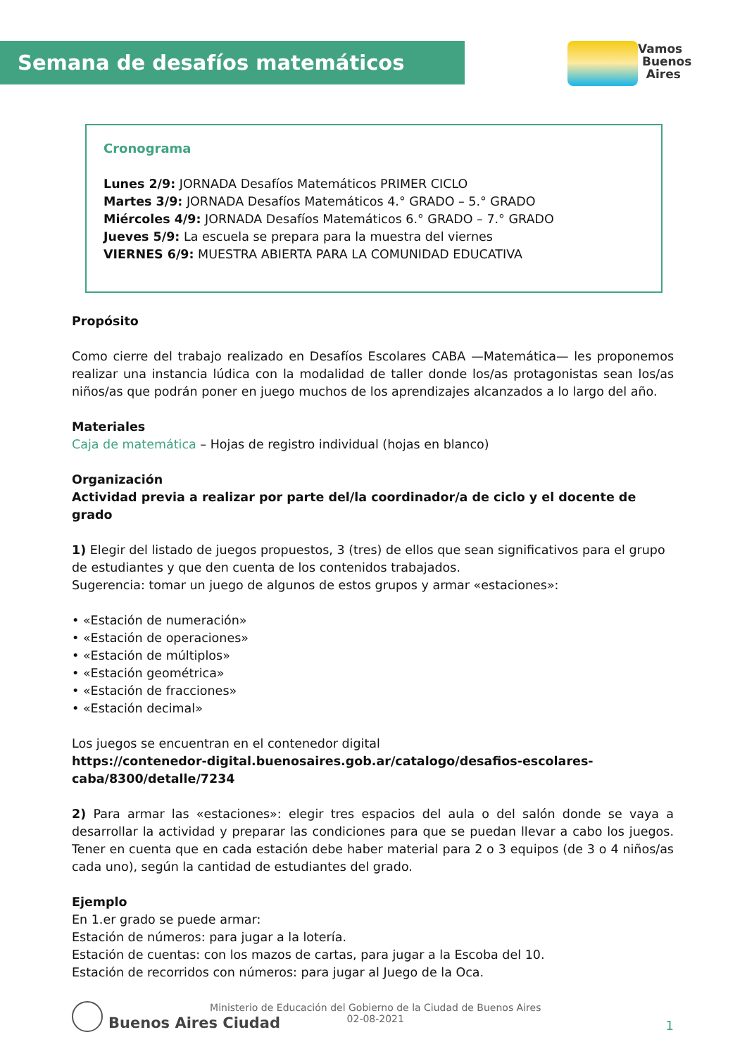Semana de desafíos matemáticos
Vamos
Buenos
Aires
Cronograma
Lunes 2/9: JORNADA Desafíos Matemáticos PRIMER CICLO
Martes 3/9: JORNADA Desafíos Matemáticos 4.° GRADO – 5.° GRADO
Miércoles 4/9: JORNADA Desafíos Matemáticos 6.° GRADO – 7.° GRADO
Jueves 5/9: La escuela se prepara para la muestra del viernes
VIERNES 6/9: MUESTRA ABIERTA PARA LA COMUNIDAD EDUCATIVA
Propósito
Como cierre del trabajo realizado en Desafíos Escolares CABA —Matemática— les proponemos realizar una instancia lúdica con la modalidad de taller donde los/as protagonistas sean los/as niños/as que podrán poner en juego muchos de los aprendizajes alcanzados a lo largo del año.
Materiales
Caja de matemática – Hojas de registro individual (hojas en blanco)
Organización
Actividad previa a realizar por parte del/la coordinador/a de ciclo y el docente de grado
1) Elegir del listado de juegos propuestos, 3 (tres) de ellos que sean significativos para el grupo de estudiantes y que den cuenta de los contenidos trabajados.
Sugerencia: tomar un juego de algunos de estos grupos y armar «estaciones»:
• «Estación de numeración»
• «Estación de operaciones»
• «Estación de múltiplos»
• «Estación geométrica»
• «Estación de fracciones»
• «Estación decimal»
Los juegos se encuentran en el contenedor digital
https://contenedor-digital.buenosaires.gob.ar/catalogo/desafios-escolares-caba/8300/detalle/7234
2) Para armar las «estaciones»: elegir tres espacios del aula o del salón donde se vaya a desarrollar la actividad y preparar las condiciones para que se puedan llevar a cabo los juegos. Tener en cuenta que en cada estación debe haber material para 2 o 3 equipos (de 3 o 4 niños/as cada uno), según la cantidad de estudiantes del grado.
Ejemplo
En 1.er grado se puede armar:
Estación de números: para jugar a la lotería.
Estación de cuentas: con los mazos de cartas, para jugar a la Escoba del 10.
Estación de recorridos con números: para jugar al Juego de la Oca.
Buenos Aires Ciudad
Ministerio de Educación del Gobierno de la Ciudad de Buenos Aires
02-08-2021
1